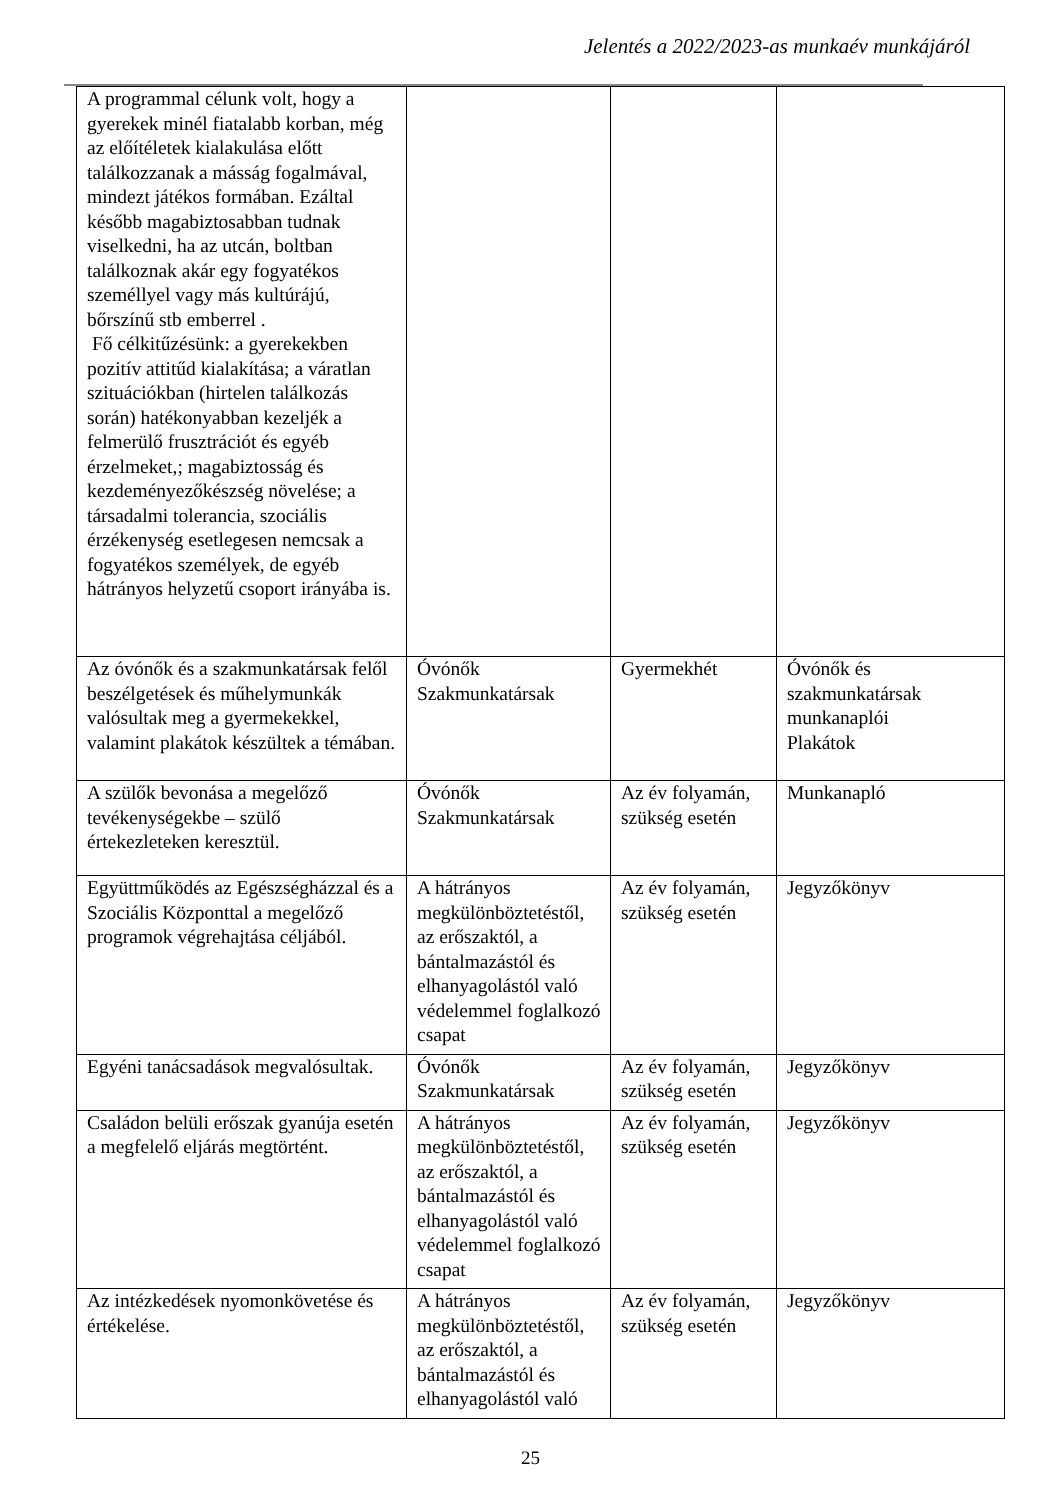Jelentés a 2022/2023-as munkaév munkájáról
| A programmal célunk volt, hogy a gyerekek minél fiatalabb korban, még az előítéletek kialakulása előtt találkozzanak a másság fogalmával, mindezt játékos formában. Ezáltal később magabiztosabban tudnak viselkedni, ha az utcán, boltban találkoznak akár egy fogyatékos személlyel vagy más kultúrájú, bőrszínű stb emberrel . Fő célkitűzésünk: a gyerekekben pozitív attitűd kialakítása; a váratlan szituációkban (hirtelen találkozás során) hatékonyabban kezeljék a felmerülő frusztrációt és egyéb érzelmeket,; magabiztosság és kezdeményezőkészség növelése; a társadalmi tolerancia, szociális érzékenység esetlegesen nemcsak a fogyatékos személyek, de egyéb hátrányos helyzetű csoport irányába is. | | | |
| Az óvónők és a szakmunkatársak felől beszélgetések és műhelymunkák valósultak meg a gyermekekkel, valamint plakátok készültek a témában. | Óvónők Szakmunkatársak | Gyermekhét | Óvónők és szakmunkatársak munkanaplói Plakátok |
| A szülők bevonása a megelőző tevékenységekbe – szülő értekezleteken keresztül. | Óvónők Szakmunkatársak | Az év folyamán, szükség esetén | Munkanapló |
| Együttműködés az Egészségházzal és a Szociális Központtal a megelőző programok végrehajtása céljából. | A hátrányos megkülönböztetéstől, az erőszaktól, a bántalmazástól és elhanyagolástól való védelemmel foglalkozó csapat | Az év folyamán, szükség esetén | Jegyzőkönyv |
| Egyéni tanácsadások megvalósultak. | Óvónők Szakmunkatársak | Az év folyamán, szükség esetén | Jegyzőkönyv |
| Családon belüli erőszak gyanúja esetén a megfelelő eljárás megtörtént. | A hátrányos megkülönböztetéstől, az erőszaktól, a bántalmazástól és elhanyagolástól való védelemmel foglalkozó csapat | Az év folyamán, szükség esetén | Jegyzőkönyv |
| Az intézkedések nyomonkövetése és értékelése. | A hátrányos megkülönböztetéstől, az erőszaktól, a bántalmazástól és elhanyagolástól való | Az év folyamán, szükség esetén | Jegyzőkönyv |
25